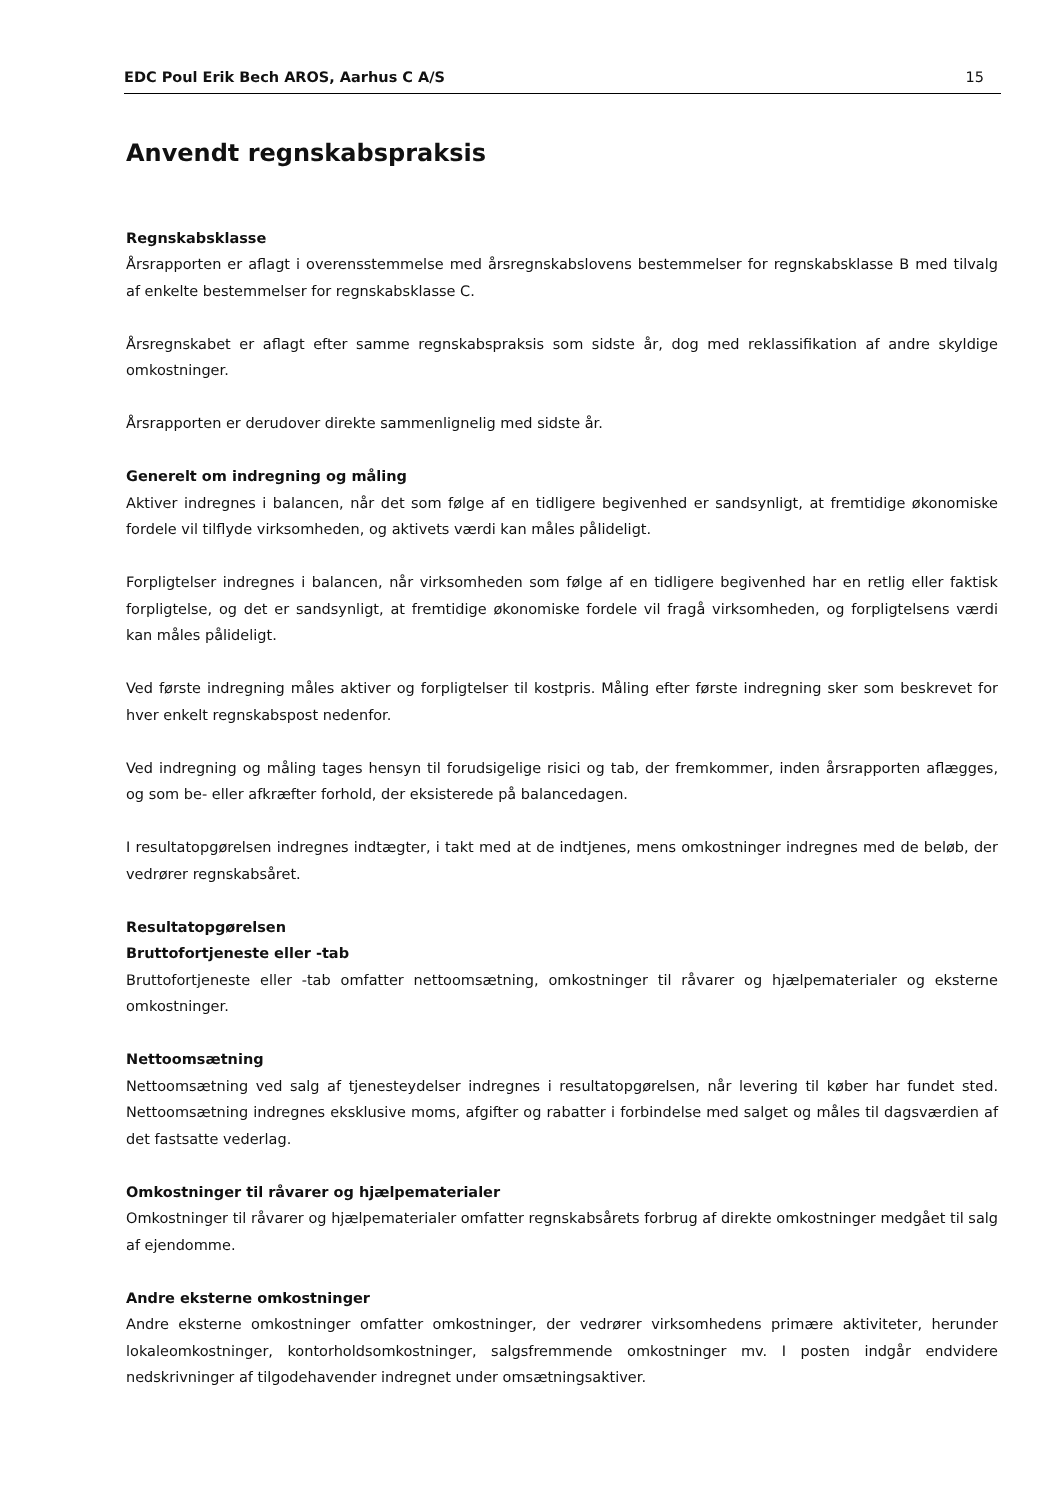EDC Poul Erik Bech AROS, Aarhus C A/S 15
Anvendt regnskabspraksis
Regnskabsklasse
Årsrapporten er aflagt i overensstemmelse med årsregnskabslovens bestemmelser for regnskabsklasse B med tilvalg af enkelte bestemmelser for regnskabsklasse C.
Årsregnskabet er aflagt efter samme regnskabspraksis som sidste år, dog med reklassifikation af andre skyldige omkostninger.
Årsrapporten er derudover direkte sammenlignelig med sidste år.
Generelt om indregning og måling
Aktiver indregnes i balancen, når det som følge af en tidligere begivenhed er sandsynligt, at fremtidige økonomiske fordele vil tilflyde virksomheden, og aktivets værdi kan måles pålideligt.
Forpligtelser indregnes i balancen, når virksomheden som følge af en tidligere begivenhed har en retlig eller faktisk forpligtelse, og det er sandsynligt, at fremtidige økonomiske fordele vil fragå virksomheden, og forpligtelsens værdi kan måles pålideligt.
Ved første indregning måles aktiver og forpligtelser til kostpris. Måling efter første indregning sker som beskrevet for hver enkelt regnskabspost nedenfor.
Ved indregning og måling tages hensyn til forudsigelige risici og tab, der fremkommer, inden årsrapporten aflægges, og som be- eller afkræfter forhold, der eksisterede på balancedagen.
I resultatopgørelsen indregnes indtægter, i takt med at de indtjenes, mens omkostninger indregnes med de beløb, der vedrører regnskabsåret.
Resultatopgørelsen
Bruttofortjeneste eller -tab
Bruttofortjeneste eller -tab omfatter nettoomsætning, omkostninger til råvarer og hjælpematerialer og eksterne omkostninger.
Nettoomsætning
Nettoomsætning ved salg af tjenesteydelser indregnes i resultatopgørelsen, når levering til køber har fundet sted. Nettoomsætning indregnes eksklusive moms, afgifter og rabatter i forbindelse med salget og måles til dagsværdien af det fastsatte vederlag.
Omkostninger til råvarer og hjælpematerialer
Omkostninger til råvarer og hjælpematerialer omfatter regnskabsårets forbrug af direkte omkostninger medgået til salg af ejendomme.
Andre eksterne omkostninger
Andre eksterne omkostninger omfatter omkostninger, der vedrører virksomhedens primære aktiviteter, herunder lokaleomkostninger, kontorholdsomkostninger, salgsfremmende omkostninger mv. I posten indgår endvidere nedskrivninger af tilgodehavender indregnet under omsætningsaktiver.